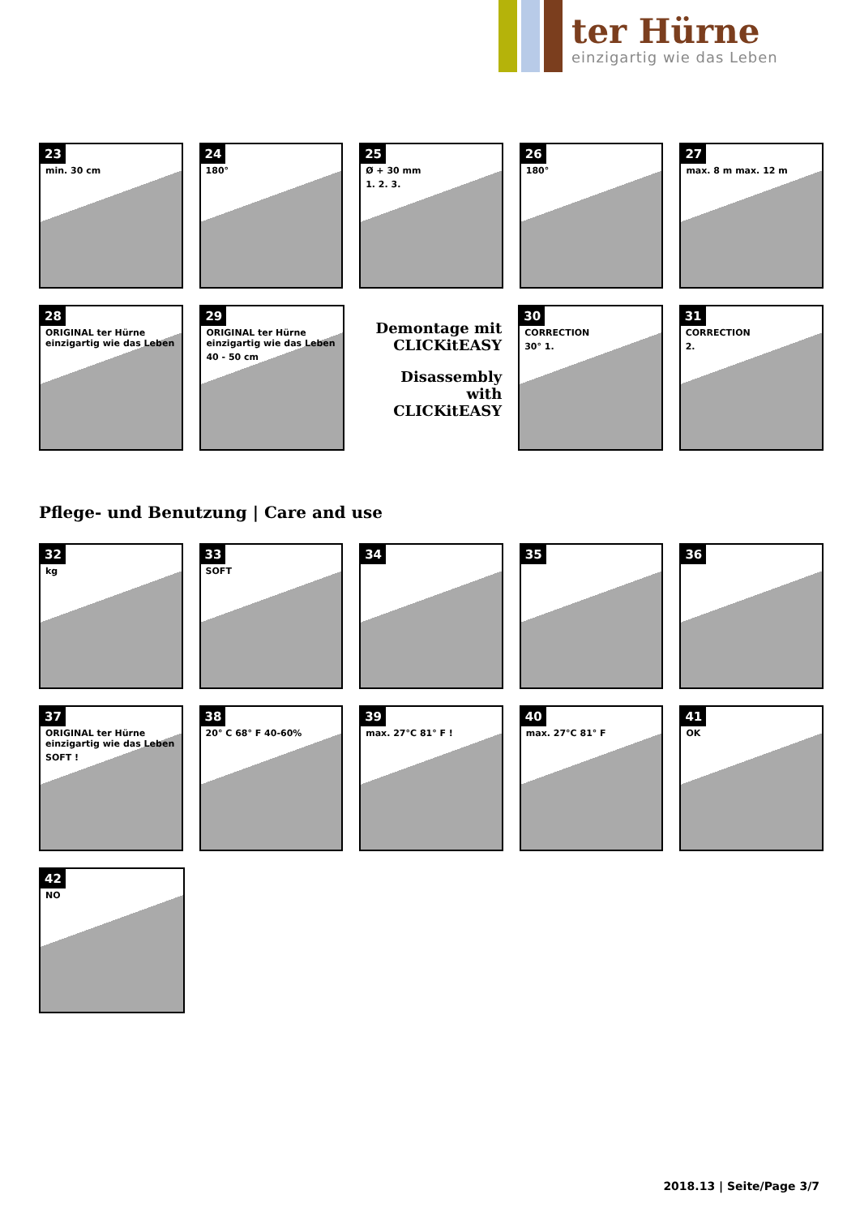ter Hürne
einzigartig wie das Leben
23
min. 30 cm
24
180°
25
Ø + 30 mm
1. 2. 3.
26
180°
27
max. 8 m max. 12 m
28
ORIGINAL ter Hürne einzigartig wie das Leben
29
ORIGINAL ter Hürne einzigartig wie das Leben
40 - 50 cm
Demontage mit CLICKitEASY
Disassembly with CLICKitEASY
30
CORRECTION
30° 1.
31
CORRECTION
2.
Pflege- und Benutzung | Care and use
32
kg
33
SOFT
34 35 36
37
ORIGINAL ter Hürne einzigartig wie das Leben
SOFT !
38
20° C 68° F 40-60%
39
max. 27°C 81° F !
40
max. 27°C 81° F
41
OK
42
NO
2018.13 | Seite/Page 3/7